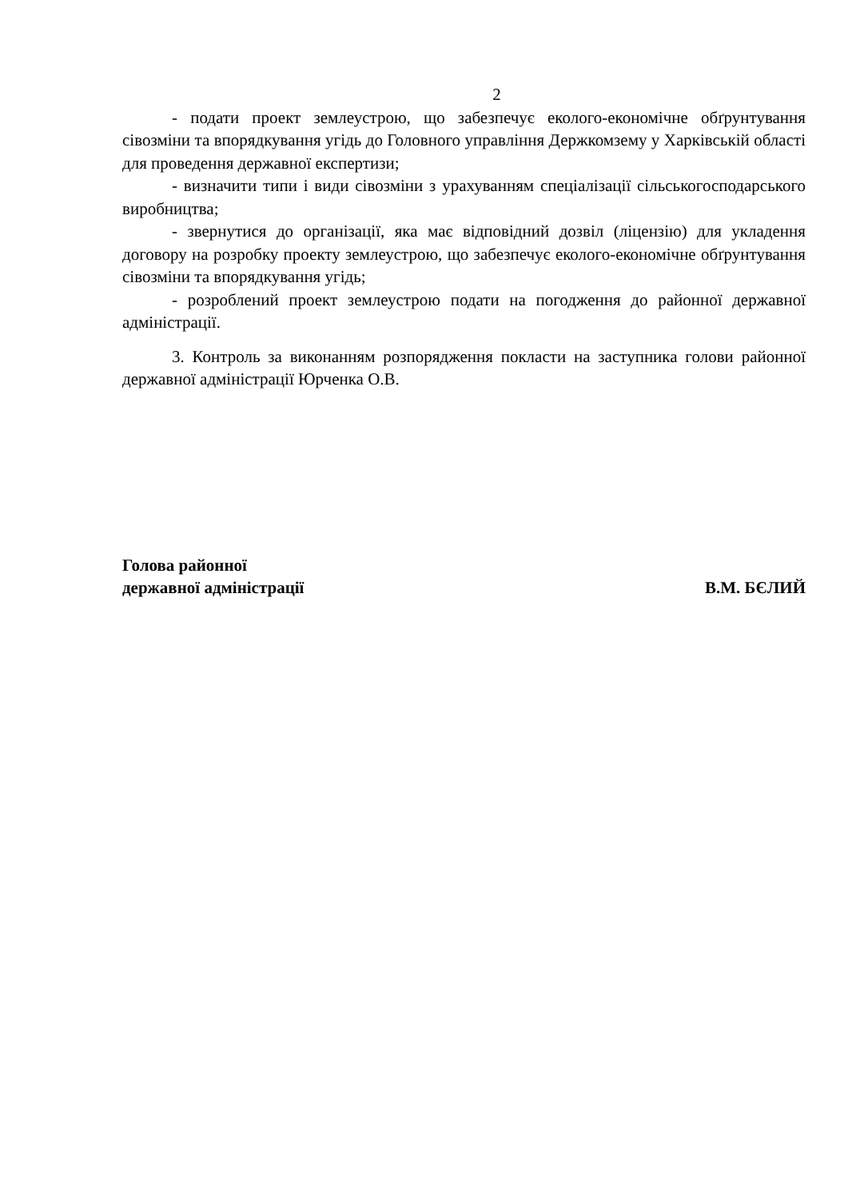2
- подати проект землеустрою, що забезпечує еколого-економічне обґрунтування сівозміни та впорядкування угідь до Головного управління Держкомзему у Харківській області для проведення державної експертизи;
- визначити типи і види сівозміни з урахуванням спеціалізації сільськогосподарського виробництва;
- звернутися до організації, яка має відповідний дозвіл (ліцензію) для укладення договору на розробку проекту землеустрою, що забезпечує еколого-економічне обґрунтування сівозміни та впорядкування угідь;
- розроблений проект землеустрою подати на погодження до районної державної адміністрації.
3. Контроль за виконанням розпорядження покласти на заступника голови районної державної адміністрації Юрченка О.В.
Голова районної
державної адміністрації
В.М. БЄЛИЙ